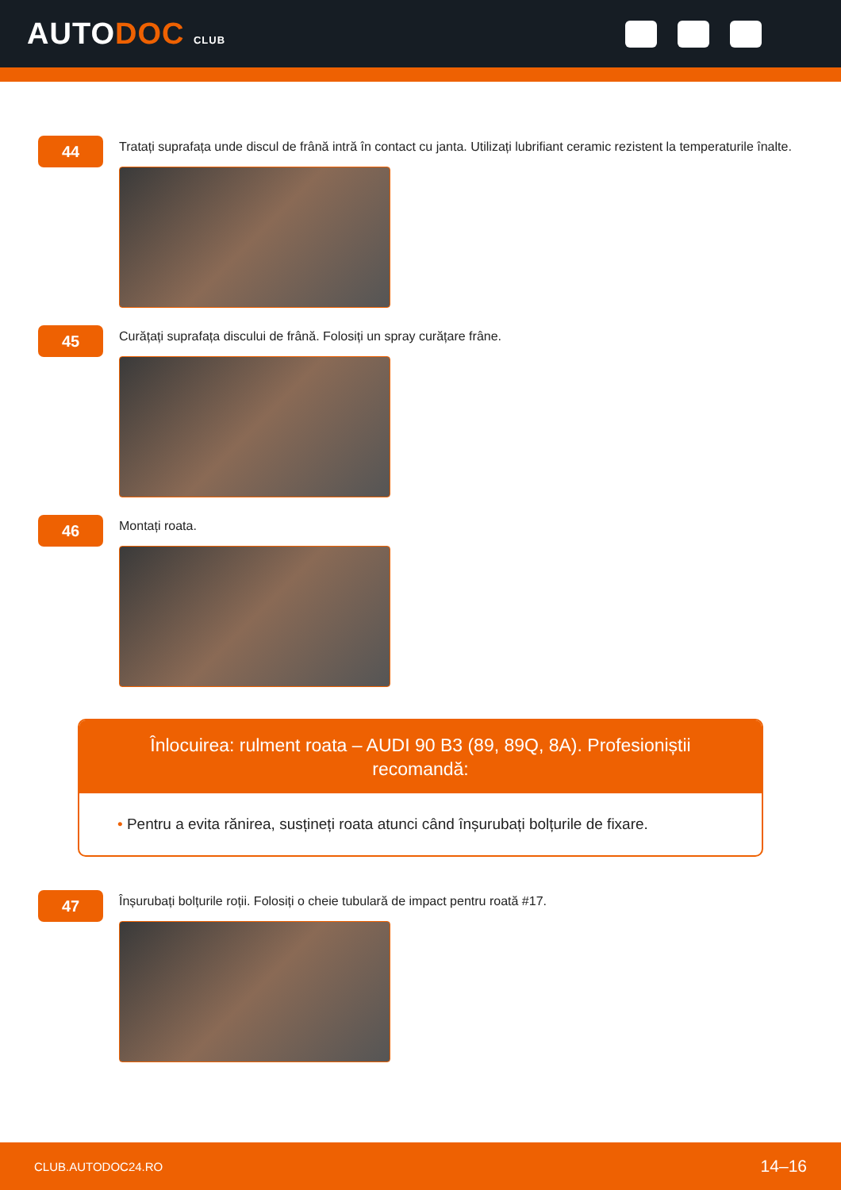AUTODOC CLUB
44
Tratați suprafața unde discul de frână intră în contact cu janta. Utilizați lubrifiant ceramic rezistent la temperaturile înalte.
45
Curățați suprafața discului de frână. Folosiți un spray curățare frâne.
46
Montați roata.
Înlocuirea: rulment roata – AUDI 90 B3 (89, 89Q, 8A). Profesioniștii recomandă:
• Pentru a evita rănirea, susțineți roata atunci când înșurubați bolțurile de fixare.
47
Înșurubați bolțurile roții. Folosiți o cheie tubulară de impact pentru roată #17.
CLUB.AUTODOC24.RO 14–16